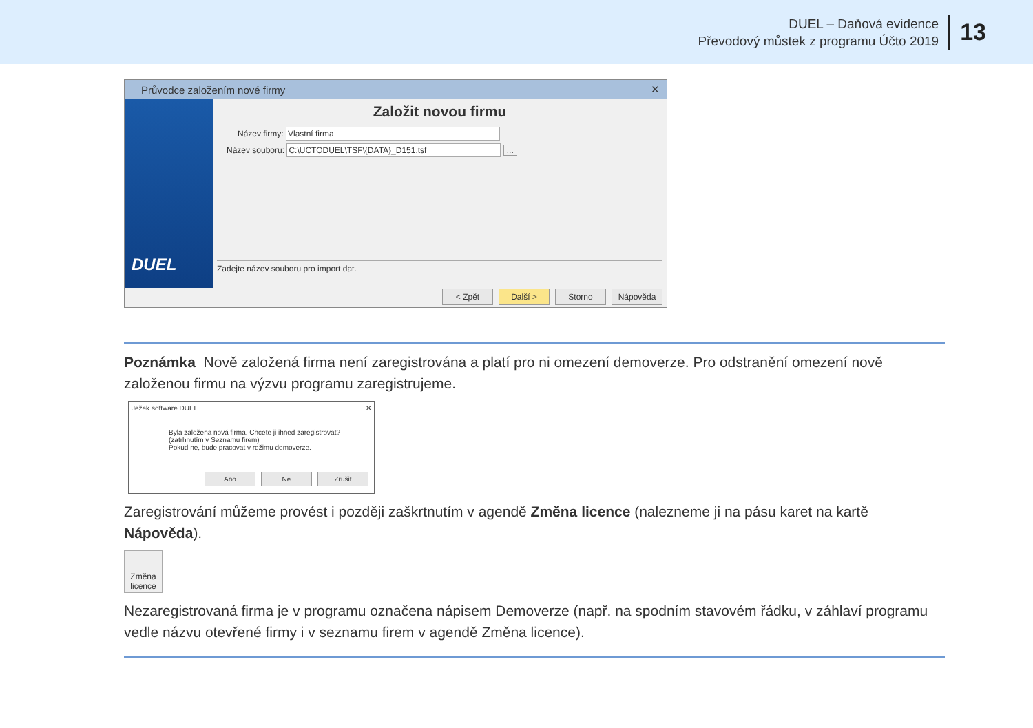DUEL – Daňová evidence
Převodový můstek z programu Účto 2019
13
Průvodce založením nové firmy ✕
DUEL
Založit novou firmu
Název firmy: Vlastní firma
Název souboru: C:\UCTODUEL\TSF\{DATA}_D151.tsf ...
Zadejte název souboru pro import dat.
< Zpět Další > Storno Nápověda
Poznámka Nově založená firma není zaregistrována a platí pro ni omezení demoverze. Pro odstranění omezení nově založenou firmu na výzvu programu zaregistrujeme.
Ježek software DUEL ✕
Byla založena nová firma. Chcete ji ihned zaregistrovat?
(zatrhnutím v Seznamu firem)
Pokud ne, bude pracovat v režimu demoverze.
Ano Ne Zrušit
Zaregistrování můžeme provést i později zaškrtnutím v agendě Změna licence (nalezneme ji na pásu karet na kartě Nápověda).
Změna licence
Nezaregistrovaná firma je v programu označena nápisem Demoverze (např. na spodním stavovém řádku, v záhlaví programu vedle názvu otevřené firmy i v seznamu firem v agendě Změna licence).